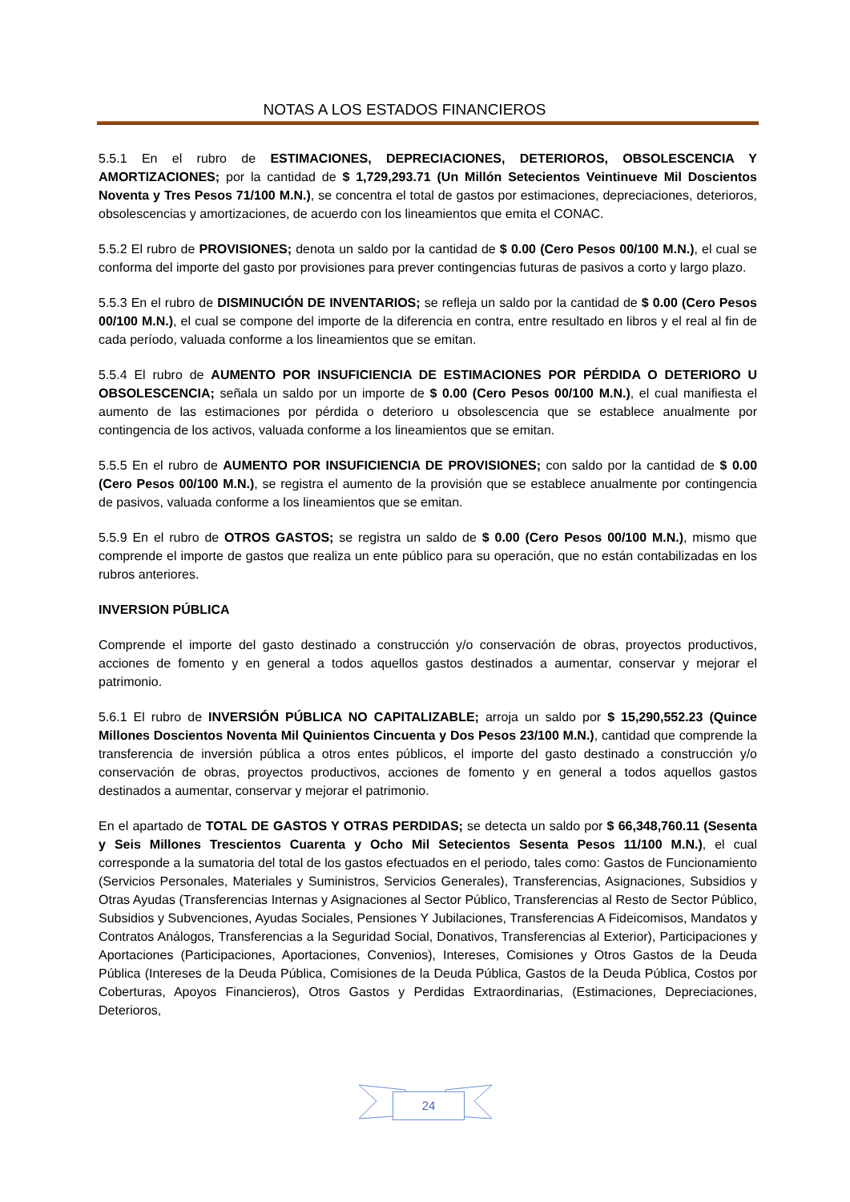NOTAS A LOS ESTADOS FINANCIEROS
5.5.1 En el rubro de ESTIMACIONES, DEPRECIACIONES, DETERIOROS, OBSOLESCENCIA Y AMORTIZACIONES; por la cantidad de $ 1,729,293.71 (Un Millón Setecientos Veintinueve Mil Doscientos Noventa y Tres Pesos 71/100 M.N.), se concentra el total de gastos por estimaciones, depreciaciones, deterioros, obsolescencias y amortizaciones, de acuerdo con los lineamientos que emita el CONAC.
5.5.2 El rubro de PROVISIONES; denota un saldo por la cantidad de $ 0.00 (Cero Pesos 00/100 M.N.), el cual se conforma del importe del gasto por provisiones para prever contingencias futuras de pasivos a corto y largo plazo.
5.5.3 En el rubro de DISMINUCIÓN DE INVENTARIOS; se refleja un saldo por la cantidad de $ 0.00 (Cero Pesos 00/100 M.N.), el cual se compone del importe de la diferencia en contra, entre resultado en libros y el real al fin de cada período, valuada conforme a los lineamientos que se emitan.
5.5.4 El rubro de AUMENTO POR INSUFICIENCIA DE ESTIMACIONES POR PÉRDIDA O DETERIORO U OBSOLESCENCIA; señala un saldo por un importe de $ 0.00 (Cero Pesos 00/100 M.N.), el cual manifiesta el aumento de las estimaciones por pérdida o deterioro u obsolescencia que se establece anualmente por contingencia de los activos, valuada conforme a los lineamientos que se emitan.
5.5.5 En el rubro de AUMENTO POR INSUFICIENCIA DE PROVISIONES; con saldo por la cantidad de $ 0.00 (Cero Pesos 00/100 M.N.), se registra el aumento de la provisión que se establece anualmente por contingencia de pasivos, valuada conforme a los lineamientos que se emitan.
5.5.9 En el rubro de OTROS GASTOS; se registra un saldo de $ 0.00 (Cero Pesos 00/100 M.N.), mismo que comprende el importe de gastos que realiza un ente público para su operación, que no están contabilizadas en los rubros anteriores.
INVERSION PÚBLICA
Comprende el importe del gasto destinado a construcción y/o conservación de obras, proyectos productivos, acciones de fomento y en general a todos aquellos gastos destinados a aumentar, conservar y mejorar el patrimonio.
5.6.1 El rubro de INVERSIÓN PÚBLICA NO CAPITALIZABLE; arroja un saldo por $ 15,290,552.23 (Quince Millones Doscientos Noventa Mil Quinientos Cincuenta y Dos Pesos 23/100 M.N.), cantidad que comprende la transferencia de inversión pública a otros entes públicos, el importe del gasto destinado a construcción y/o conservación de obras, proyectos productivos, acciones de fomento y en general a todos aquellos gastos destinados a aumentar, conservar y mejorar el patrimonio.
En el apartado de TOTAL DE GASTOS Y OTRAS PERDIDAS; se detecta un saldo por $ 66,348,760.11 (Sesenta y Seis Millones Trescientos Cuarenta y Ocho Mil Setecientos Sesenta Pesos 11/100 M.N.), el cual corresponde a la sumatoria del total de los gastos efectuados en el periodo, tales como: Gastos de Funcionamiento (Servicios Personales, Materiales y Suministros, Servicios Generales), Transferencias, Asignaciones, Subsidios y Otras Ayudas (Transferencias Internas y Asignaciones al Sector Público, Transferencias al Resto de Sector Público, Subsidios y Subvenciones, Ayudas Sociales, Pensiones Y Jubilaciones, Transferencias A Fideicomisos, Mandatos y Contratos Análogos, Transferencias a la Seguridad Social, Donativos, Transferencias al Exterior), Participaciones y Aportaciones (Participaciones, Aportaciones, Convenios), Intereses, Comisiones y Otros Gastos de la Deuda Pública (Intereses de la Deuda Pública, Comisiones de la Deuda Pública, Gastos de la Deuda Pública, Costos por Coberturas, Apoyos Financieros), Otros Gastos y Perdidas Extraordinarias, (Estimaciones, Depreciaciones, Deterioros,
24